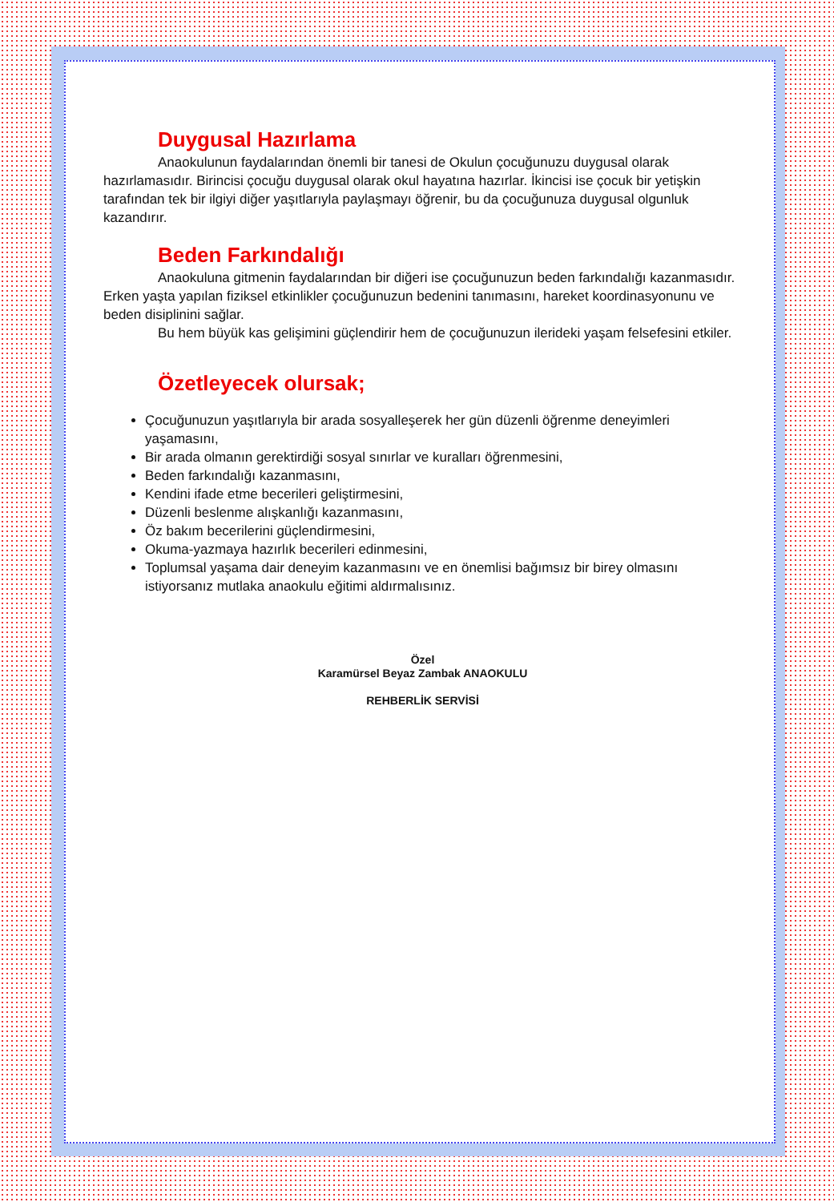Duygusal Hazırlama
Anaokulunun faydalarından önemli bir tanesi de Okulun çocuğunuzu duygusal olarak hazırlamasıdır. Birincisi çocuğu duygusal olarak okul hayatına hazırlar. İkincisi ise çocuk bir yetişkin tarafından tek bir ilgiyi diğer yaşıtlarıyla paylaşmayı öğrenir, bu da çocuğunuza duygusal olgunluk kazandırır.
Beden Farkındalığı
Anaokuluna gitmenin faydalarından bir diğeri ise çocuğunuzun beden farkındalığı kazanmasıdır. Erken yaşta yapılan fiziksel etkinlikler çocuğunuzun bedenini tanımasını, hareket koordinasyonunu ve beden disiplinini sağlar.
Bu hem büyük kas gelişimini güçlendirir hem de çocuğunuzun ilerideki yaşam felsefesini etkiler.
Özetleyecek olursak;
Çocuğunuzun yaşıtlarıyla bir arada sosyalleşerek her gün düzenli öğrenme deneyimleri yaşamasını,
Bir arada olmanın gerektirdiği sosyal sınırlar ve kuralları öğrenmesini,
Beden farkındalığı kazanmasını,
Kendini ifade etme becerileri geliştirmesini,
Düzenli beslenme alışkanlığı kazanmasını,
Öz bakım becerilerini güçlendirmesini,
Okuma-yazmaya hazırlık becerileri edinmesini,
Toplumsal yaşama dair deneyim kazanmasını ve en önemlisi bağımsız bir birey olmasını istiyorsanız mutlaka anaokulu eğitimi aldırmalısınız.
Özel
Karamürsel Beyaz Zambak ANAOKULU
REHBERLİK SERVİSİ